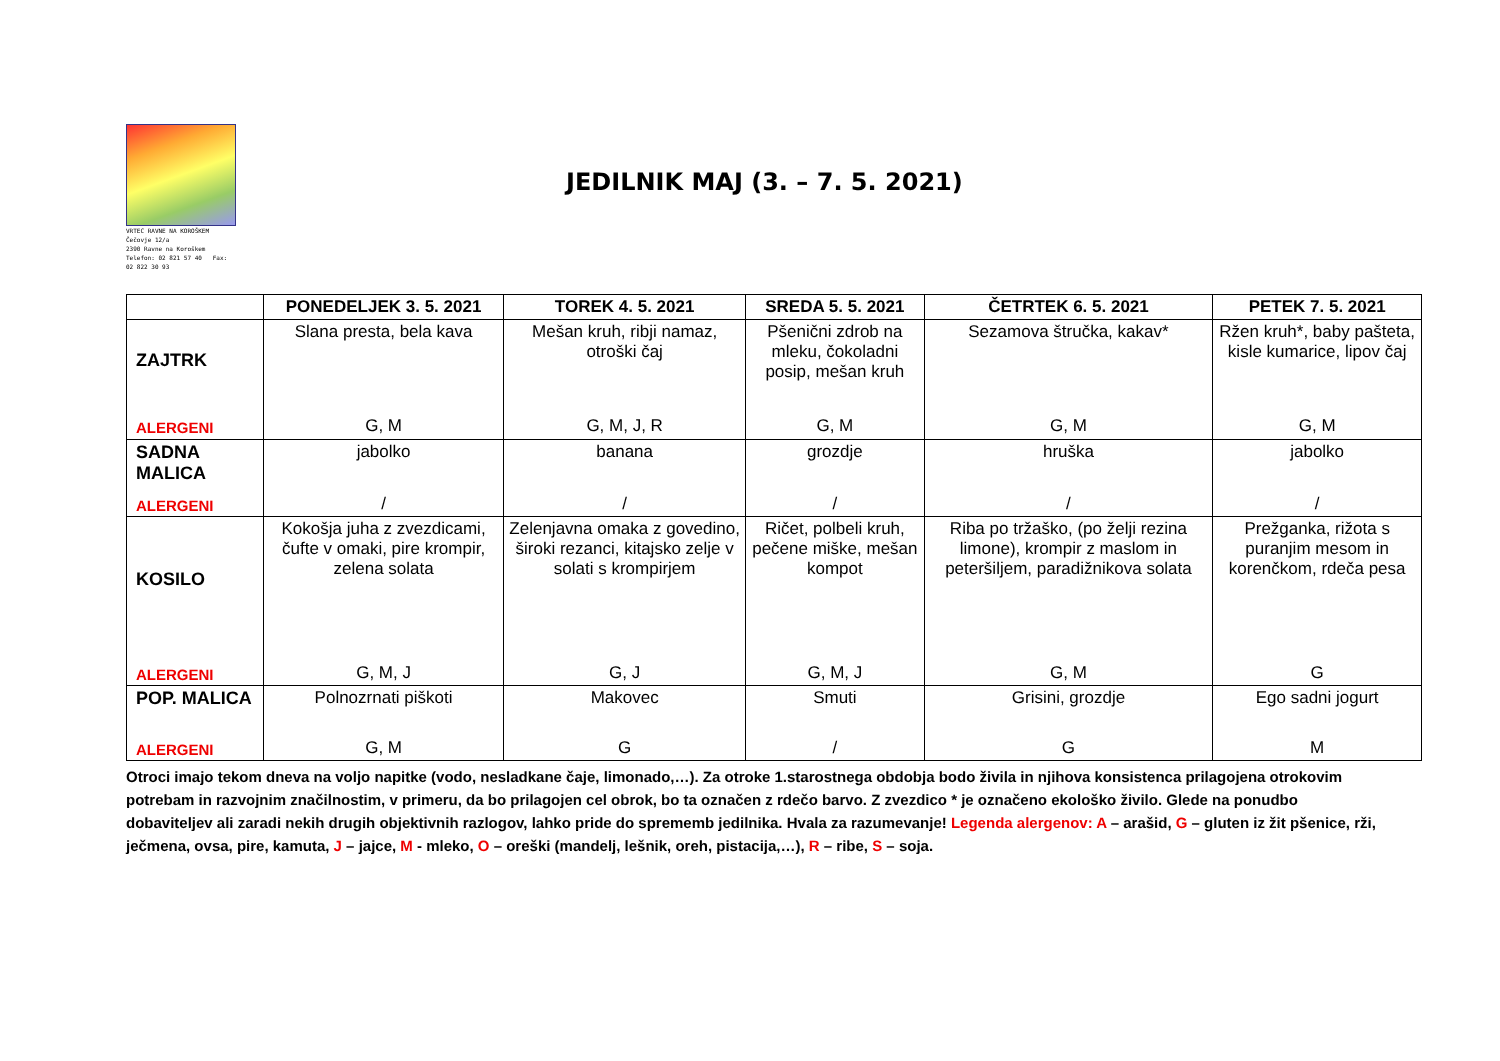VRTEC RAVNE NA KOROŠKEM
Čečovje 12/a
2390 Ravne na Koroškem
Telefon: 02 821 57 40 Fax: 02 822 30 93
JEDILNIK MAJ (3. – 7. 5. 2021)
| | PONEDELJEK 3. 5. 2021 | TOREK 4. 5. 2021 | SREDA 5. 5. 2021 | ČETRTEK 6. 5. 2021 | PETEK 7. 5. 2021 |
| --- | --- | --- | --- | --- | --- |
| ZAJTRK ALERGENI | Slana presta, bela kava G, M | Mešan kruh, ribji namaz, otroški čaj G, M, J, R | Pšenični zdrob na mleku, čokoladni posip, mešan kruh G, M | Sezamova štručka, kakav* G, M | Ržen kruh*, baby pašteta, kisle kumarice, lipov čaj G, M |
| SADNA MALICA ALERGENI | jabolko / | banana / | grozdje / | hruška / | jabolko / |
| KOSILO ALERGENI | Kokošja juha z zvezdicami, čufte v omaki, pire krompir, zelena solata G, M, J | Zelenjavna omaka z govedino, široki rezanci, kitajsko zelje v solati s krompirjem G, J | Ričet, polbeli kruh, pečene miške, mešan kompot G, M, J | Riba po tržaško, (po želji rezina limone), krompir z maslom in peteršiljem, paradižnikova solata G, M | Prežganka, rižota s puranjim mesom in korenčkom, rdeča pesa G |
| POP. MALICA ALERGENI | Polnozrnati piškoti G, M | Makovec G | Smuti / | Grisini, grozdje G | Ego sadni jogurt M |
Otroci imajo tekom dneva na voljo napitke (vodo, nesladkane čaje, limonado,…). Za otroke 1.starostnega obdobja bodo živila in njihova konsistenca prilagojena otrokovim potrebam in razvojnim značilnostim, v primeru, da bo prilagojen cel obrok, bo ta označen z rdečo barvo. Z zvezdico * je označeno ekološko živilo. Glede na ponudbo dobaviteljev ali zaradi nekih drugih objektivnih razlogov, lahko pride do sprememb jedilnika. Hvala za razumevanje! Legenda alergenov: A – arašid, G – gluten iz žit pšenice, rži, ječmena, ovsa, pire, kamuta, J – jajce, M - mleko, O – oreški (mandelj, lešnik, oreh, pistacija,…), R – ribe, S – soja.